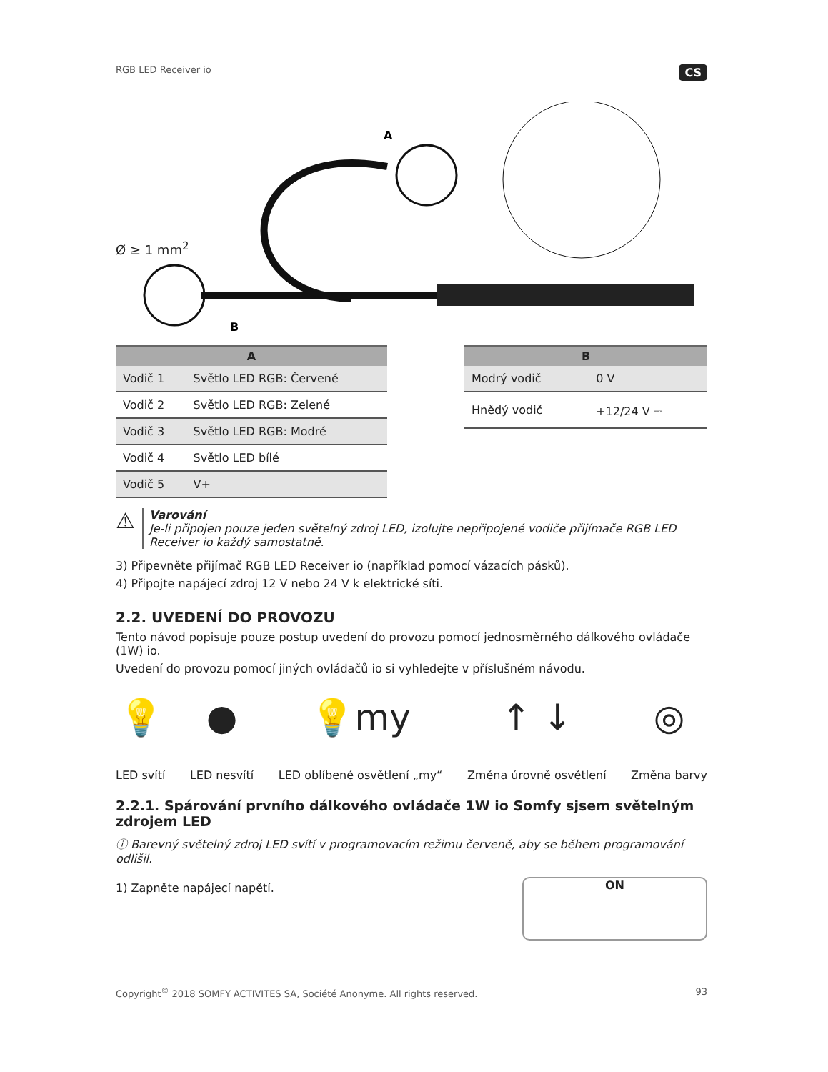RGB LED Receiver io CS
A
B
Ø ≥ 1 mm<sup>2</sup>
| A | |
| --- | --- |
| Vodič 1 | Světlo LED RGB: Červené |
| Vodič 2 | Světlo LED RGB: Zelené |
| Vodič 3 | Světlo LED RGB: Modré |
| Vodič 4 | Světlo LED bílé |
| Vodič 5 | V+ |
| B | |
| --- | --- |
| Modrý vodič | 0 V |
| Hnědý vodič | +12/24 V ⎓ |
⚠
Varování
Je-li připojen pouze jeden světelný zdroj LED, izolujte nepřipojené vodiče přijímače RGB LED Receiver io každý samostatně.
3) Připevněte přijímač RGB LED Receiver io (například pomocí vázacích pásků).
4) Připojte napájecí zdroj 12 V nebo 24 V k elektrické síti.
2.2. UVEDENÍ DO PROVOZU
Tento návod popisuje pouze postup uvedení do provozu pomocí jednosměrného dálkového ovládače (1W) io.
Uvedení do provozu pomocí jiných ovládačů io si vyhledejte v příslušném návodu.
💡
LED svítí
●
LED nesvítí
💡my
LED oblíbené osvětlení „my“
↑ ↓
Změna úrovně osvětlení
◎
Změna barvy
2.2.1. Spárování prvního dálkového ovládače 1W io Somfy sjsem světelným zdrojem LED
ⓘ Barevný světelný zdroj LED svítí v programovacím režimu červeně, aby se během programování odlišil.
1) Zapněte napájecí napětí.
ON
Copyright<sup>©</sup> 2018 SOMFY ACTIVITES SA, Société Anonyme. All rights reserved. 93